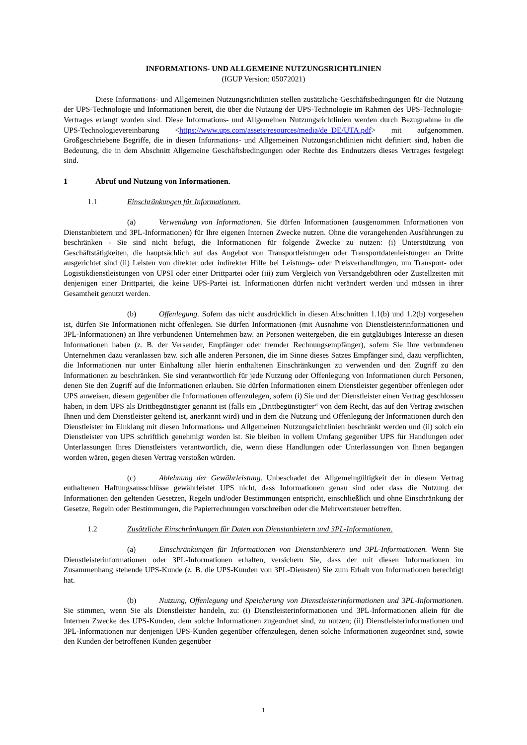INFORMATIONS- UND ALLGEMEINE NUTZUNGSRICHTLINIEN
(IGUP Version: 05072021)
Diese Informations- und Allgemeinen Nutzungsrichtlinien stellen zusätzliche Geschäftsbedingungen für die Nutzung der UPS-Technologie und Informationen bereit, die über die Nutzung der UPS-Technologie im Rahmen des UPS-Technologie-Vertrages erlangt worden sind. Diese Informations- und Allgemeinen Nutzungsrichtlinien werden durch Bezugnahme in die UPS-Technologievereinbarung <https://www.ups.com/assets/resources/media/de_DE/UTA.pdf> mit aufgenommen. Großgeschriebene Begriffe, die in diesen Informations- und Allgemeinen Nutzungsrichtlinien nicht definiert sind, haben die Bedeutung, die in dem Abschnitt Allgemeine Geschäftsbedingungen oder Rechte des Endnutzers dieses Vertrages festgelegt sind.
1 Abruf und Nutzung von Informationen.
1.1 Einschränkungen für Informationen.
(a) Verwendung von Informationen. Sie dürfen Informationen (ausgenommen Informationen von Dienstanbietern und 3PL-Informationen) für Ihre eigenen Internen Zwecke nutzen. Ohne die vorangehenden Ausführungen zu beschränken - Sie sind nicht befugt, die Informationen für folgende Zwecke zu nutzen: (i) Unterstützung von Geschäftstätigkeiten, die hauptsächlich auf das Angebot von Transportleistungen oder Transportdatenleistungen an Dritte ausgerichtet sind (ii) Leisten von direkter oder indirekter Hilfe bei Leistungs- oder Preisverhandlungen, um Transport- oder Logistikdienstleistungen von UPSI oder einer Drittpartei oder (iii) zum Vergleich von Versandgebühren oder Zustellzeiten mit denjenigen einer Drittpartei, die keine UPS-Partei ist. Informationen dürfen nicht verändert werden und müssen in ihrer Gesamtheit genutzt werden.
(b) Offenlegung. Sofern das nicht ausdrücklich in diesen Abschnitten 1.1(b) und 1.2(b) vorgesehen ist, dürfen Sie Informationen nicht offenlegen. Sie dürfen Informationen (mit Ausnahme von Dienstleisterinformationen und 3PL-Informationen) an Ihre verbundenen Unternehmen bzw. an Personen weitergeben, die ein gutgläubiges Interesse an diesen Informationen haben (z. B. der Versender, Empfänger oder fremder Rechnungsempfänger), sofern Sie Ihre verbundenen Unternehmen dazu veranlassen bzw. sich alle anderen Personen, die im Sinne dieses Satzes Empfänger sind, dazu verpflichten, die Informationen nur unter Einhaltung aller hierin enthaltenen Einschränkungen zu verwenden und den Zugriff zu den Informationen zu beschränken. Sie sind verantwortlich für jede Nutzung oder Offenlegung von Informationen durch Personen, denen Sie den Zugriff auf die Informationen erlauben. Sie dürfen Informationen einem Dienstleister gegenüber offenlegen oder UPS anweisen, diesem gegenüber die Informationen offenzulegen, sofern (i) Sie und der Dienstleister einen Vertrag geschlossen haben, in dem UPS als Drittbegünstigter genannt ist (falls ein „Drittbegünstigter“ von dem Recht, das auf den Vertrag zwischen Ihnen und dem Dienstleister geltend ist, anerkannt wird) und in dem die Nutzung und Offenlegung der Informationen durch den Dienstleister im Einklang mit diesen Informations- und Allgemeinen Nutzungsrichtlinien beschränkt werden und (ii) solch ein Dienstleister von UPS schriftlich genehmigt worden ist. Sie bleiben in vollem Umfang gegenüber UPS für Handlungen oder Unterlassungen Ihres Dienstleisters verantwortlich, die, wenn diese Handlungen oder Unterlassungen von Ihnen begangen worden wären, gegen diesen Vertrag verstoßen würden.
(c) Ablehnung der Gewährleistung. Unbeschadet der Allgemeingültigkeit der in diesem Vertrag enthaltenen Haftungsausschlüsse gewährleistet UPS nicht, dass Informationen genau sind oder dass die Nutzung der Informationen den geltenden Gesetzen, Regeln und/oder Bestimmungen entspricht, einschließlich und ohne Einschränkung der Gesetze, Regeln oder Bestimmungen, die Papierrechnungen vorschreiben oder die Mehrwertsteuer betreffen.
1.2 Zusätzliche Einschränkungen für Daten von Dienstanbietern und 3PL-Informationen.
(a) Einschränkungen für Informationen von Dienstanbietern und 3PL-Informationen. Wenn Sie Dienstleisterinformationen oder 3PL-Informationen erhalten, versichern Sie, dass der mit diesen Informationen im Zusammenhang stehende UPS-Kunde (z. B. die UPS-Kunden von 3PL-Diensten) Sie zum Erhalt von Informationen berechtigt hat.
(b) Nutzung, Offenlegung und Speicherung von Dienstleisterinformationen und 3PL-Informationen. Sie stimmen, wenn Sie als Dienstleister handeln, zu: (i) Dienstleisterinformationen und 3PL-Informationen allein für die Internen Zwecke des UPS-Kunden, dem solche Informationen zugeordnet sind, zu nutzen; (ii) Dienstleisterinformationen und 3PL-Informationen nur denjenigen UPS-Kunden gegenüber offenzulegen, denen solche Informationen zugeordnet sind, sowie den Kunden der betroffenen Kunden gegenüber
1